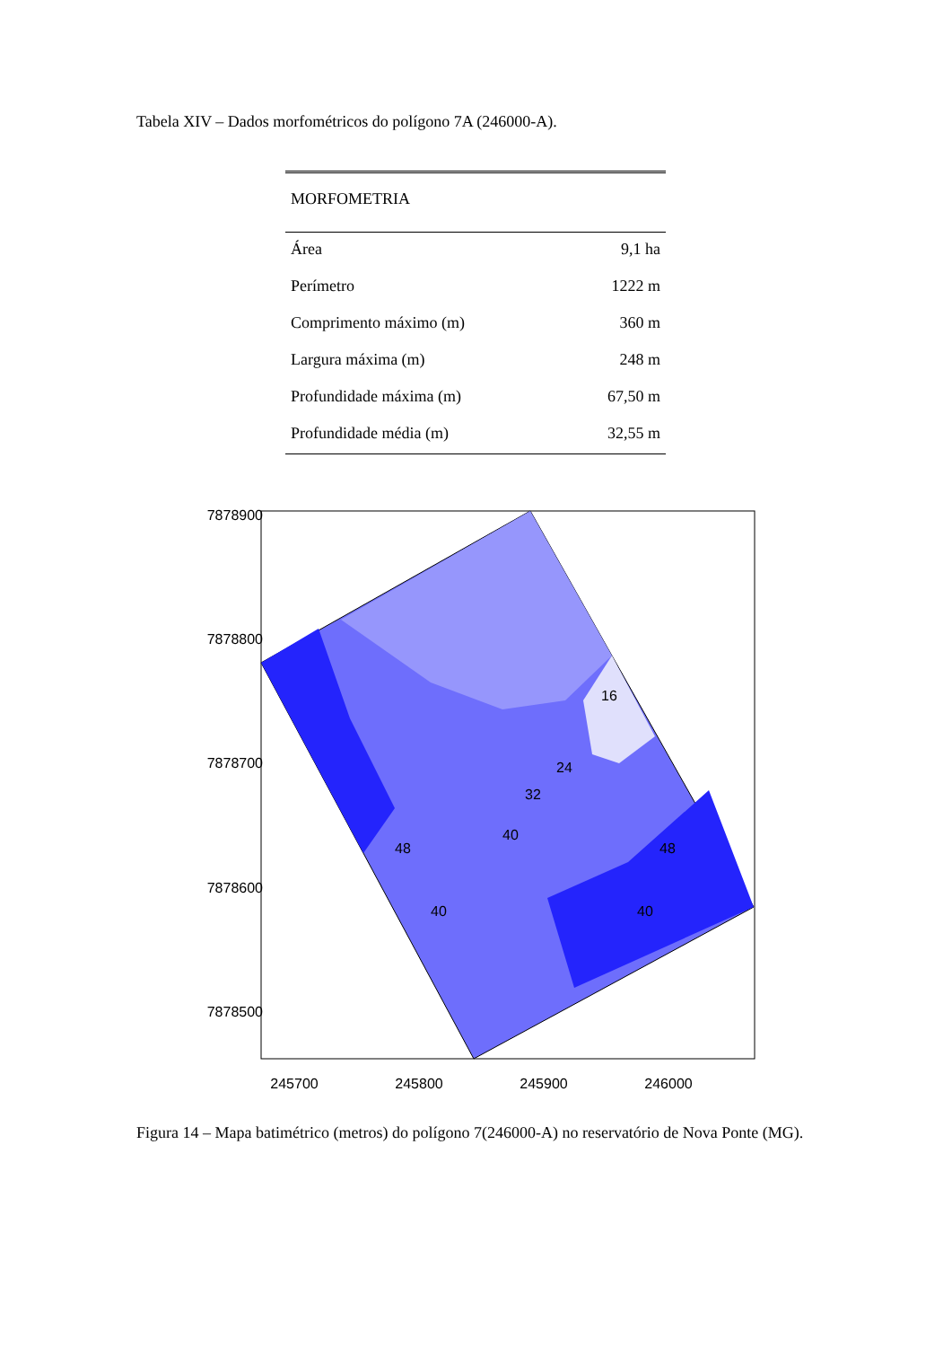Tabela XIV – Dados morfométricos do polígono 7A (246000-A).
| MORFOMETRIA | |
| --- | --- |
| Área | 9,1 ha |
| Perímetro | 1222 m |
| Comprimento máximo (m) | 360 m |
| Largura máxima (m) | 248 m |
| Profundidade máxima (m) | 67,50 m |
| Profundidade média (m) | 32,55 m |
7878900
7878800
7878700
7878600
7878500
245700
245800
245900
246000
16
24
32
40
48
40
48
40
Figura 14 – Mapa batimétrico (metros) do polígono 7(246000-A) no reservatório de Nova Ponte (MG).